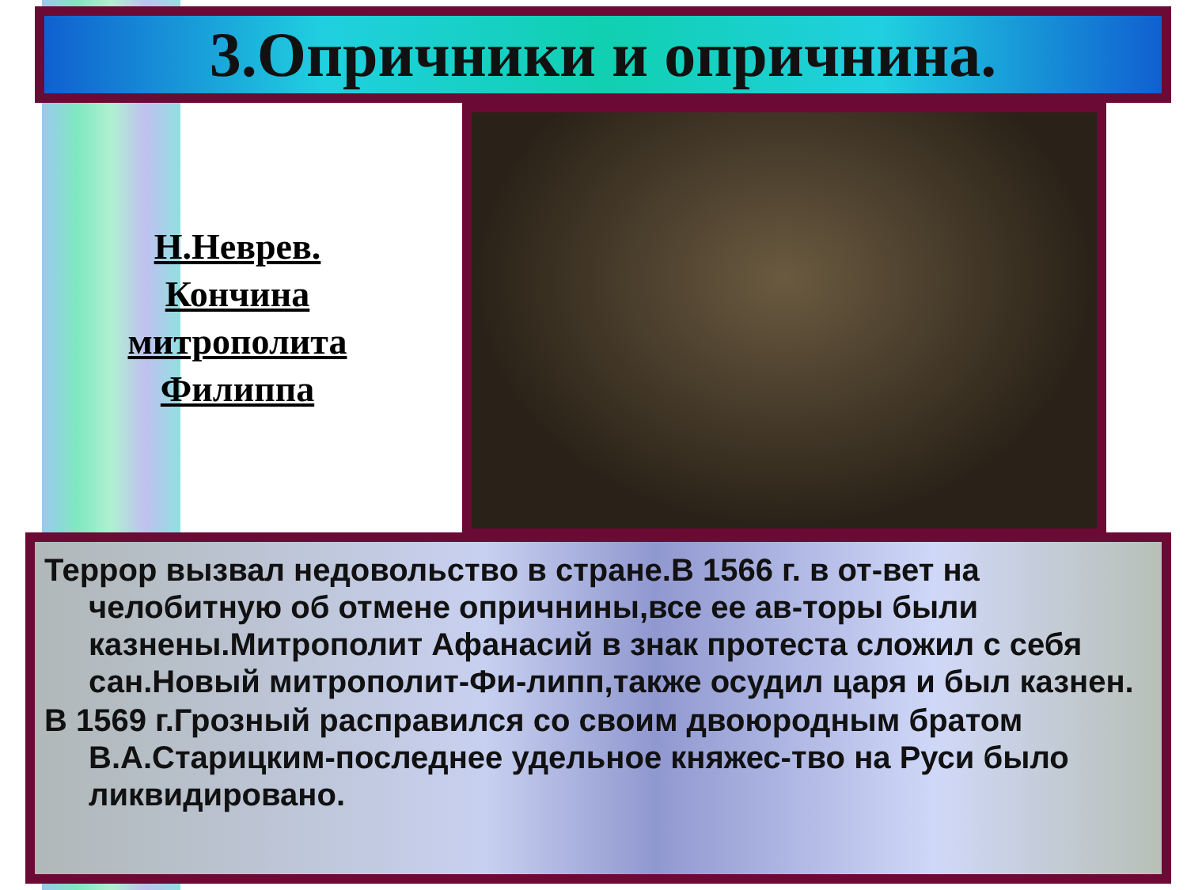3.Опричники и опричнина.
Н.Неврев.
Кончина
митрополита
Филиппа
Террор вызвал недовольство в стране.В 1566 г. в от-вет на челобитную об отмене опричнины,все ее ав-торы были казнены.Митрополит Афанасий в знак протеста сложил с себя сан.Новый митрополит-Фи-липп,также осудил царя и был казнен.
В 1569 г.Грозный расправился со своим двоюродным братом В.А.Старицким-последнее удельное княжес-тво на Руси было ликвидировано.